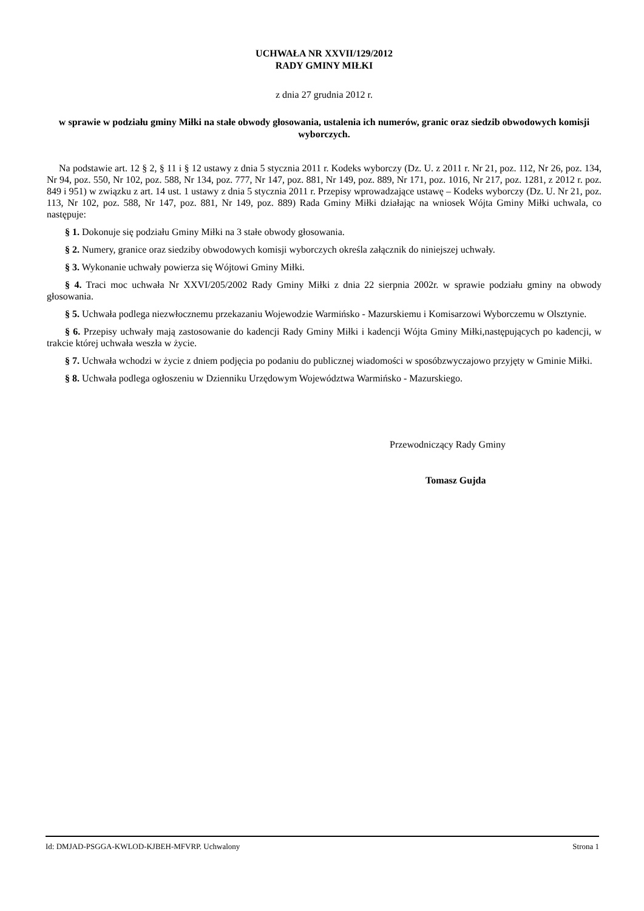UCHWAŁA NR XXVII/129/2012
RADY GMINY MIŁKI
z dnia 27 grudnia 2012 r.
w sprawie w podziału gminy Miłki na stałe obwody głosowania, ustalenia ich numerów, granic oraz siedzib obwodowych komisji wyborczych.
Na podstawie art. 12 § 2, § 11 i § 12 ustawy z dnia 5 stycznia 2011 r. Kodeks wyborczy (Dz. U. z 2011 r. Nr 21, poz. 112, Nr 26, poz. 134, Nr 94, poz. 550, Nr 102, poz. 588, Nr 134, poz. 777, Nr 147, poz. 881, Nr 149, poz. 889, Nr 171, poz. 1016, Nr 217, poz. 1281, z 2012 r. poz. 849 i 951) w związku z art. 14 ust. 1 ustawy z dnia 5 stycznia 2011 r. Przepisy wprowadzające ustawę – Kodeks wyborczy (Dz. U. Nr 21, poz. 113, Nr 102, poz. 588, Nr 147, poz. 881, Nr 149, poz. 889) Rada Gminy Miłki działając na wniosek Wójta Gminy Miłki uchwala, co następuje:
§ 1. Dokonuje się podziału Gminy Miłki na 3 stałe obwody głosowania.
§ 2. Numery, granice oraz siedziby obwodowych komisji wyborczych określa załącznik do niniejszej uchwały.
§ 3. Wykonanie uchwały powierza się Wójtowi Gminy Miłki.
§ 4. Traci moc uchwała Nr XXVI/205/2002 Rady Gminy Miłki z dnia 22 sierpnia 2002r. w sprawie podziału gminy na obwody głosowania.
§ 5. Uchwała podlega niezwłocznemu przekazaniu Wojewodzie Warmińsko - Mazurskiemu i Komisarzowi Wyborczemu w Olsztynie.
§ 6. Przepisy uchwały mają zastosowanie do kadencji Rady Gminy Miłki i kadencji Wójta Gminy Miłki,następujących po kadencji, w trakcie której uchwała weszła w życie.
§ 7. Uchwała wchodzi w życie z dniem podjęcia po podaniu do publicznej wiadomości w sposóbzwyczajowo przyjęty w Gminie Miłki.
§ 8. Uchwała podlega ogłoszeniu w Dzienniku Urzędowym Województwa Warmińsko - Mazurskiego.
Przewodniczący Rady Gminy
Tomasz Gujda
Id: DMJAD-PSGGA-KWLOD-KJBEH-MFVRP. Uchwalony Strona 1